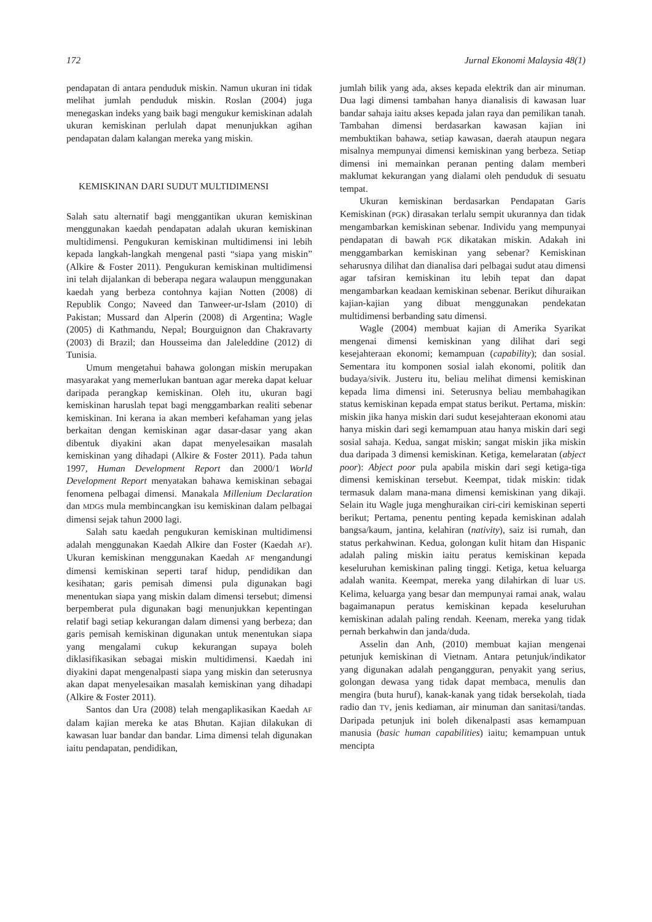172 Jurnal Ekonomi Malaysia 48(1)
pendapatan di antara penduduk miskin. Namun ukuran ini tidak melihat jumlah penduduk miskin. Roslan (2004) juga menegaskan indeks yang baik bagi mengukur kemiskinan adalah ukuran kemiskinan perlulah dapat menunjukkan agihan pendapatan dalam kalangan mereka yang miskin.
KEMISKINAN DARI SUDUT MULTIDIMENSI
Salah satu alternatif bagi menggantikan ukuran kemiskinan menggunakan kaedah pendapatan adalah ukuran kemiskinan multidimensi. Pengukuran kemiskinan multidimensi ini lebih kepada langkah-langkah mengenal pasti “siapa yang miskin” (Alkire & Foster 2011). Pengukuran kemiskinan multidimensi ini telah dijalankan di beberapa negara walaupun menggunakan kaedah yang berbeza contohnya kajian Notten (2008) di Republik Congo; Naveed dan Tanweer-ur-Islam (2010) di Pakistan; Mussard dan Alperin (2008) di Argentina; Wagle (2005) di Kathmandu, Nepal; Bourguignon dan Chakravarty (2003) di Brazil; dan Housseima dan Jaleleddine (2012) di Tunisia.
Umum mengetahui bahawa golongan miskin merupakan masyarakat yang memerlukan bantuan agar mereka dapat keluar daripada perangkap kemiskinan. Oleh itu, ukuran bagi kemiskinan haruslah tepat bagi menggambarkan realiti sebenar kemiskinan. Ini kerana ia akan memberi kefahaman yang jelas berkaitan dengan kemiskinan agar dasar-dasar yang akan dibentuk diyakini akan dapat menyelesaikan masalah kemiskinan yang dihadapi (Alkire & Foster 2011). Pada tahun 1997, Human Development Report dan 2000/1 World Development Report menyatakan bahawa kemiskinan sebagai fenomena pelbagai dimensi. Manakala Millenium Declaration dan MDGs mula membincangkan isu kemiskinan dalam pelbagai dimensi sejak tahun 2000 lagi.
Salah satu kaedah pengukuran kemiskinan multidimensi adalah menggunakan Kaedah Alkire dan Foster (Kaedah AF). Ukuran kemiskinan menggunakan Kaedah AF mengandungi dimensi kemiskinan seperti taraf hidup, pendidikan dan kesihatan; garis pemisah dimensi pula digunakan bagi menentukan siapa yang miskin dalam dimensi tersebut; dimensi berpemberat pula digunakan bagi menunjukkan kepentingan relatif bagi setiap kekurangan dalam dimensi yang berbeza; dan garis pemisah kemiskinan digunakan untuk menentukan siapa yang mengalami cukup kekurangan supaya boleh diklasifikasikan sebagai miskin multidimensi. Kaedah ini diyakini dapat mengenalpasti siapa yang miskin dan seterusnya akan dapat menyelesaikan masalah kemiskinan yang dihadapi (Alkire & Foster 2011).
Santos dan Ura (2008) telah mengaplikasikan Kaedah AF dalam kajian mereka ke atas Bhutan. Kajian dilakukan di kawasan luar bandar dan bandar. Lima dimensi telah digunakan iaitu pendapatan, pendidikan,
jumlah bilik yang ada, akses kepada elektrik dan air minuman. Dua lagi dimensi tambahan hanya dianalisis di kawasan luar bandar sahaja iaitu akses kepada jalan raya dan pemilikan tanah. Tambahan dimensi berdasarkan kawasan kajian ini membuktikan bahawa, setiap kawasan, daerah ataupun negara misalnya mempunyai dimensi kemiskinan yang berbeza. Setiap dimensi ini memainkan peranan penting dalam memberi maklumat kekurangan yang dialami oleh penduduk di sesuatu tempat.
Ukuran kemiskinan berdasarkan Pendapatan Garis Kemiskinan (PGK) dirasakan terlalu sempit ukurannya dan tidak mengambarkan kemiskinan sebenar. Individu yang mempunyai pendapatan di bawah PGK dikatakan miskin. Adakah ini menggambarkan kemiskinan yang sebenar? Kemiskinan seharusnya dilihat dan dianalisa dari pelbagai sudut atau dimensi agar tafsiran kemiskinan itu lebih tepat dan dapat mengambarkan keadaan kemiskinan sebenar. Berikut dihuraikan kajian-kajian yang dibuat menggunakan pendekatan multidimensi berbanding satu dimensi.
Wagle (2004) membuat kajian di Amerika Syarikat mengenai dimensi kemiskinan yang dilihat dari segi kesejahteraan ekonomi; kemampuan (capability); dan sosial. Sementara itu komponen sosial ialah ekonomi, politik dan budaya/sivik. Justeru itu, beliau melihat dimensi kemiskinan kepada lima dimensi ini. Seterusnya beliau membahagikan status kemiskinan kepada empat status berikut. Pertama, miskin: miskin jika hanya miskin dari sudut kesejahteraan ekonomi atau hanya miskin dari segi kemampuan atau hanya miskin dari segi sosial sahaja. Kedua, sangat miskin; sangat miskin jika miskin dua daripada 3 dimensi kemiskinan. Ketiga, kemelaratan (abject poor): Abject poor pula apabila miskin dari segi ketiga-tiga dimensi kemiskinan tersebut. Keempat, tidak miskin: tidak termasuk dalam mana-mana dimensi kemiskinan yang dikaji. Selain itu Wagle juga menghuraikan ciri-ciri kemiskinan seperti berikut; Pertama, penentu penting kepada kemiskinan adalah bangsa/kaum, jantina, kelahiran (nativity), saiz isi rumah, dan status perkahwinan. Kedua, golongan kulit hitam dan Hispanic adalah paling miskin iaitu peratus kemiskinan kepada keseluruhan kemiskinan paling tinggi. Ketiga, ketua keluarga adalah wanita. Keempat, mereka yang dilahirkan di luar US. Kelima, keluarga yang besar dan mempunyai ramai anak, walau bagaimanapun peratus kemiskinan kepada keseluruhan kemiskinan adalah paling rendah. Keenam, mereka yang tidak pernah berkahwin dan janda/duda.
Asselin dan Anh, (2010) membuat kajian mengenai petunjuk kemiskinan di Vietnam. Antara petunjuk/indikator yang digunakan adalah pengangguran, penyakit yang serius, golongan dewasa yang tidak dapat membaca, menulis dan mengira (buta huruf), kanak-kanak yang tidak bersekolah, tiada radio dan TV, jenis kediaman, air minuman dan sanitasi/tandas. Daripada petunjuk ini boleh dikenalpasti asas kemampuan manusia (basic human capabilities) iaitu; kemampuan untuk mencipta